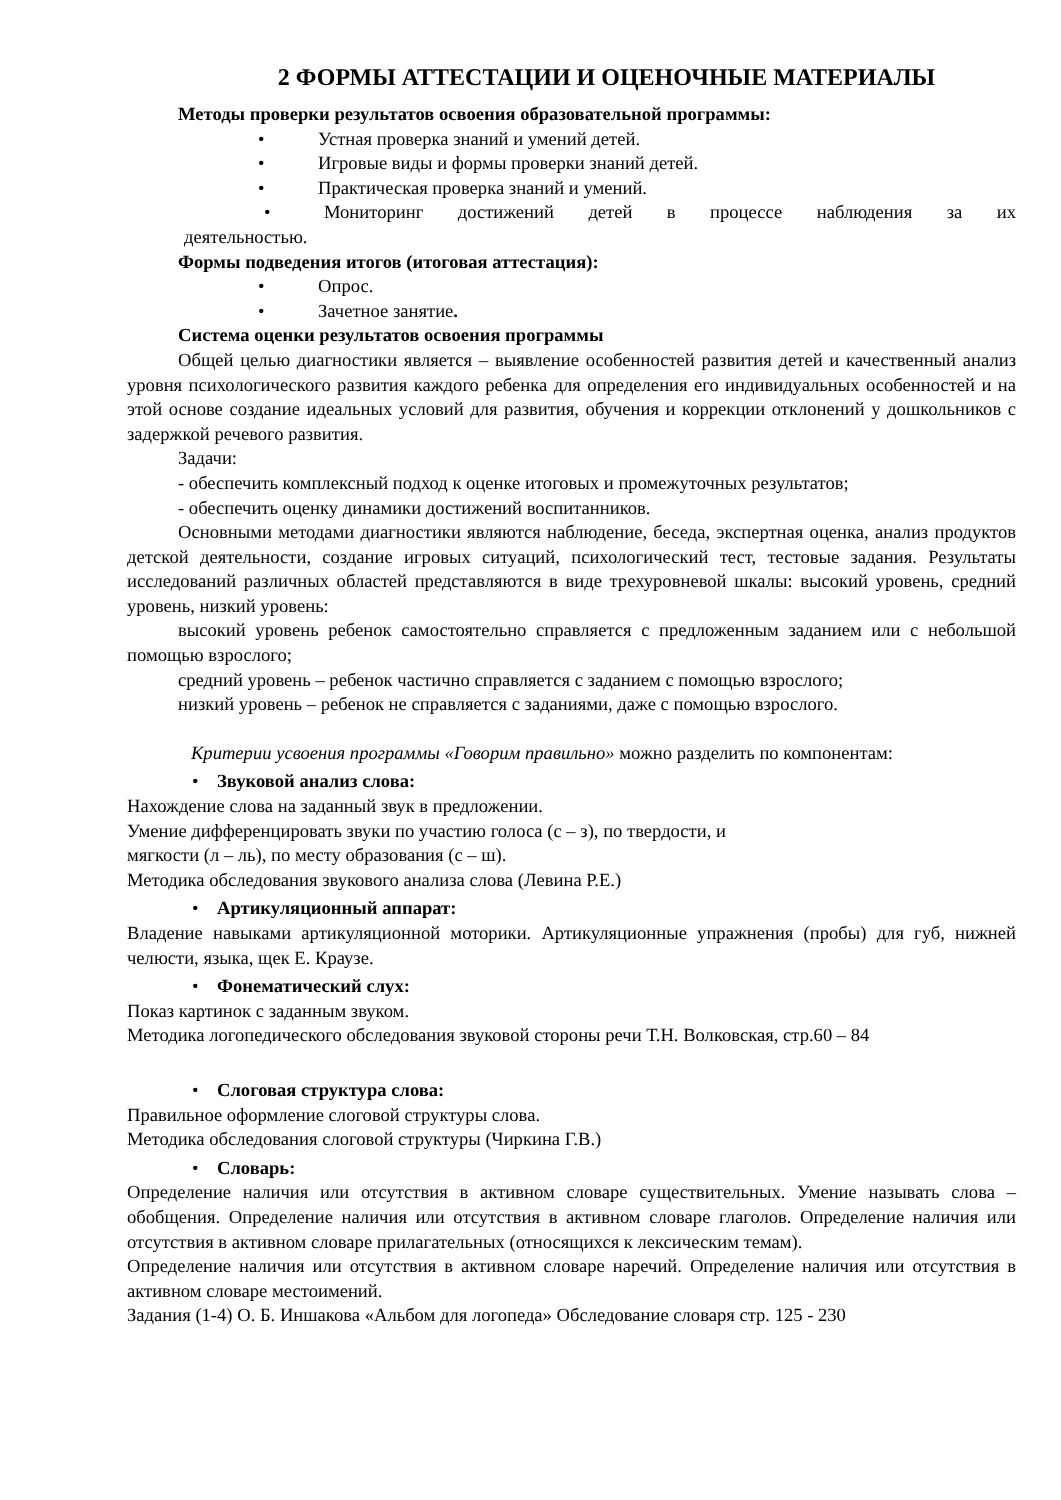2 ФОРМЫ АТТЕСТАЦИИ И ОЦЕНОЧНЫЕ МАТЕРИАЛЫ
Методы проверки результатов освоения образовательной программы:
• Устная проверка знаний и умений детей.
• Игровые виды и формы проверки знаний детей.
• Практическая проверка знаний и умений.
• Мониторинг достижений детей в процессе наблюдения за их
деятельностью.
Формы подведения итогов (итоговая аттестация):
• Опрос.
• Зачетное занятие.
Система оценки результатов освоения программы
Общей целью диагностики является – выявление особенностей развития детей и качественный анализ уровня психологического развития каждого ребенка для определения его индивидуальных особенностей и на этой основе создание идеальных условий для развития, обучения и коррекции отклонений у дошкольников с задержкой речевого развития.
Задачи:
- обеспечить комплексный подход к оценке итоговых и промежуточных результатов;
- обеспечить оценку динамики достижений воспитанников.
Основными методами диагностики являются наблюдение, беседа, экспертная оценка, анализ продуктов детской деятельности, создание игровых ситуаций, психологический тест, тестовые задания. Результаты исследований различных областей представляются в виде трехуровневой шкалы: высокий уровень, средний уровень, низкий уровень:
высокий уровень ребенок самостоятельно справляется с предложенным заданием или с небольшой помощью взрослого;
средний уровень – ребенок частично справляется с заданием с помощью взрослого;
низкий уровень – ребенок не справляется с заданиями, даже с помощью взрослого.
Критерии усвоения программы «Говорим правильно» можно разделить по компонентам:
• Звуковой анализ слова:
Нахождение слова на заданный звук в предложении.
Умение дифференцировать звуки по участию голоса (с – з), по твердости, и
мягкости (л – ль), по месту образования (с – ш).
Методика обследования звукового анализа слова (Левина Р.Е.)
• Артикуляционный аппарат:
Владение навыками артикуляционной моторики. Артикуляционные упражнения (пробы) для губ, нижней челюсти, языка, щек Е. Краузе.
• Фонематический слух:
Показ картинок с заданным звуком.
Методика логопедического обследования звуковой стороны речи Т.Н. Волковская, стр.60 – 84
• Слоговая структура слова:
Правильное оформление слоговой структуры слова.
Методика обследования слоговой структуры (Чиркина Г.В.)
• Словарь:
Определение наличия или отсутствия в активном словаре существительных. Умение называть слова – обобщения. Определение наличия или отсутствия в активном словаре глаголов. Определение наличия или отсутствия в активном словаре прилагательных (относящихся к лексическим темам).
Определение наличия или отсутствия в активном словаре наречий. Определение наличия или отсутствия в активном словаре местоимений.
Задания (1-4) О. Б. Иншакова «Альбом для логопеда» Обследование словаря стр. 125 - 230